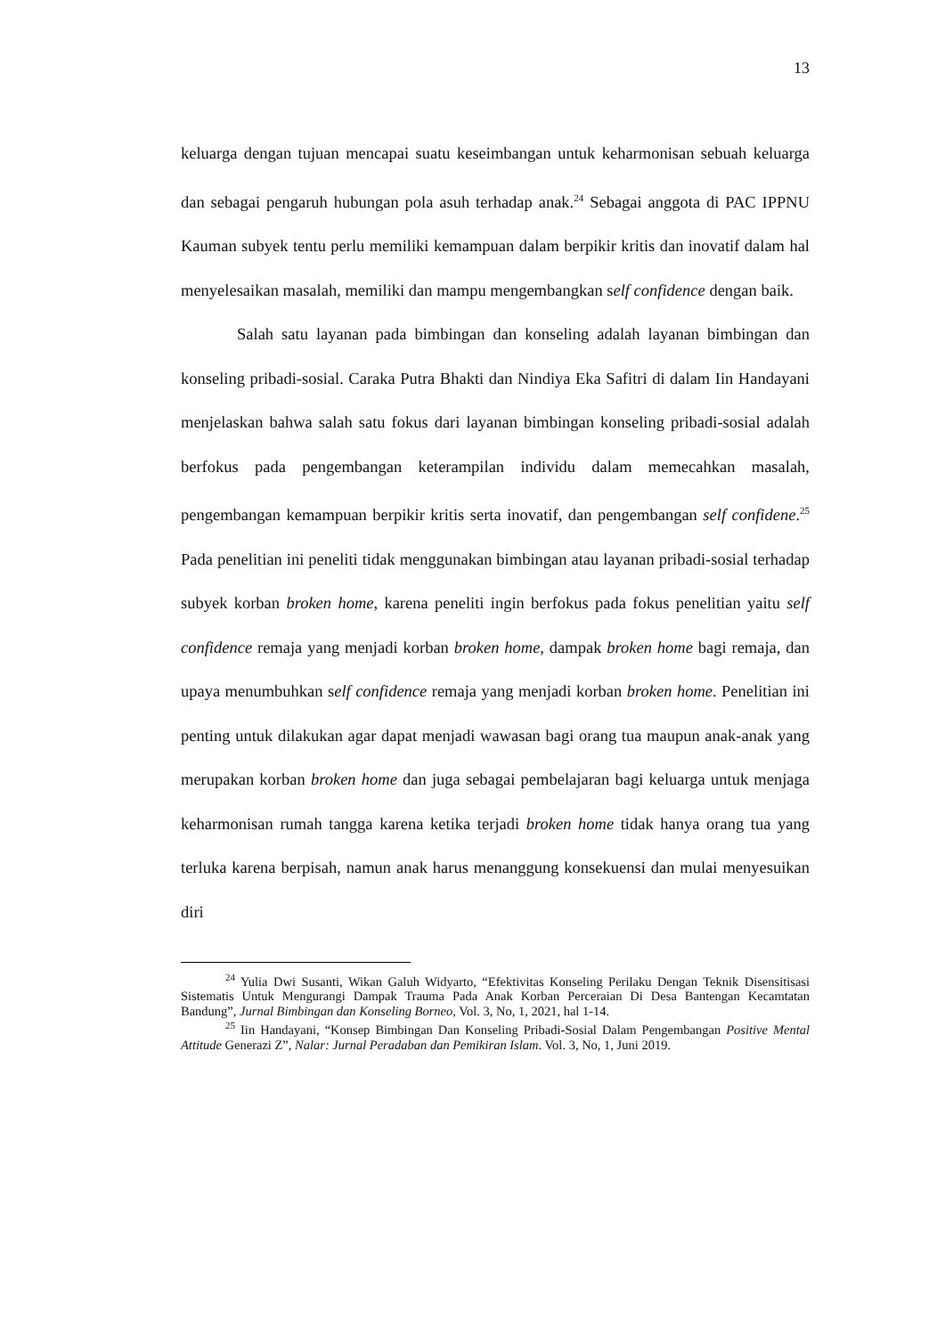13
keluarga dengan tujuan mencapai suatu keseimbangan untuk keharmonisan sebuah keluarga dan sebagai pengaruh hubungan pola asuh terhadap anak.<sup>24</sup> Sebagai anggota di PAC IPPNU Kauman subyek tentu perlu memiliki kemampuan dalam berpikir kritis dan inovatif dalam hal menyelesaikan masalah, memiliki dan mampu mengembangkan self confidence dengan baik.
Salah satu layanan pada bimbingan dan konseling adalah layanan bimbingan dan konseling pribadi-sosial. Caraka Putra Bhakti dan Nindiya Eka Safitri di dalam Iin Handayani menjelaskan bahwa salah satu fokus dari layanan bimbingan konseling pribadi-sosial adalah berfokus pada pengembangan keterampilan individu dalam memecahkan masalah, pengembangan kemampuan berpikir kritis serta inovatif, dan pengembangan self confidene.<sup>25</sup> Pada penelitian ini peneliti tidak menggunakan bimbingan atau layanan pribadi-sosial terhadap subyek korban broken home, karena peneliti ingin berfokus pada fokus penelitian yaitu self confidence remaja yang menjadi korban broken home, dampak broken home bagi remaja, dan upaya menumbuhkan self confidence remaja yang menjadi korban broken home. Penelitian ini penting untuk dilakukan agar dapat menjadi wawasan bagi orang tua maupun anak-anak yang merupakan korban broken home dan juga sebagai pembelajaran bagi keluarga untuk menjaga keharmonisan rumah tangga karena ketika terjadi broken home tidak hanya orang tua yang terluka karena berpisah, namun anak harus menanggung konsekuensi dan mulai menyesuikan diri
<sup>24</sup> Yulia Dwi Susanti, Wikan Galuh Widyarto, “Efektivitas Konseling Perilaku Dengan Teknik Disensitisasi Sistematis Untuk Mengurangi Dampak Trauma Pada Anak Korban Perceraian Di Desa Bantengan Kecamtatan Bandung”, Jurnal Bimbingan dan Konseling Borneo, Vol. 3, No, 1, 2021, hal 1-14.
<sup>25</sup> Iin Handayani, “Konsep Bimbingan Dan Konseling Pribadi-Sosial Dalam Pengembangan Positive Mental Attitude Generazi Z”, Nalar: Jurnal Peradaban dan Pemikiran Islam. Vol. 3, No, 1, Juni 2019.